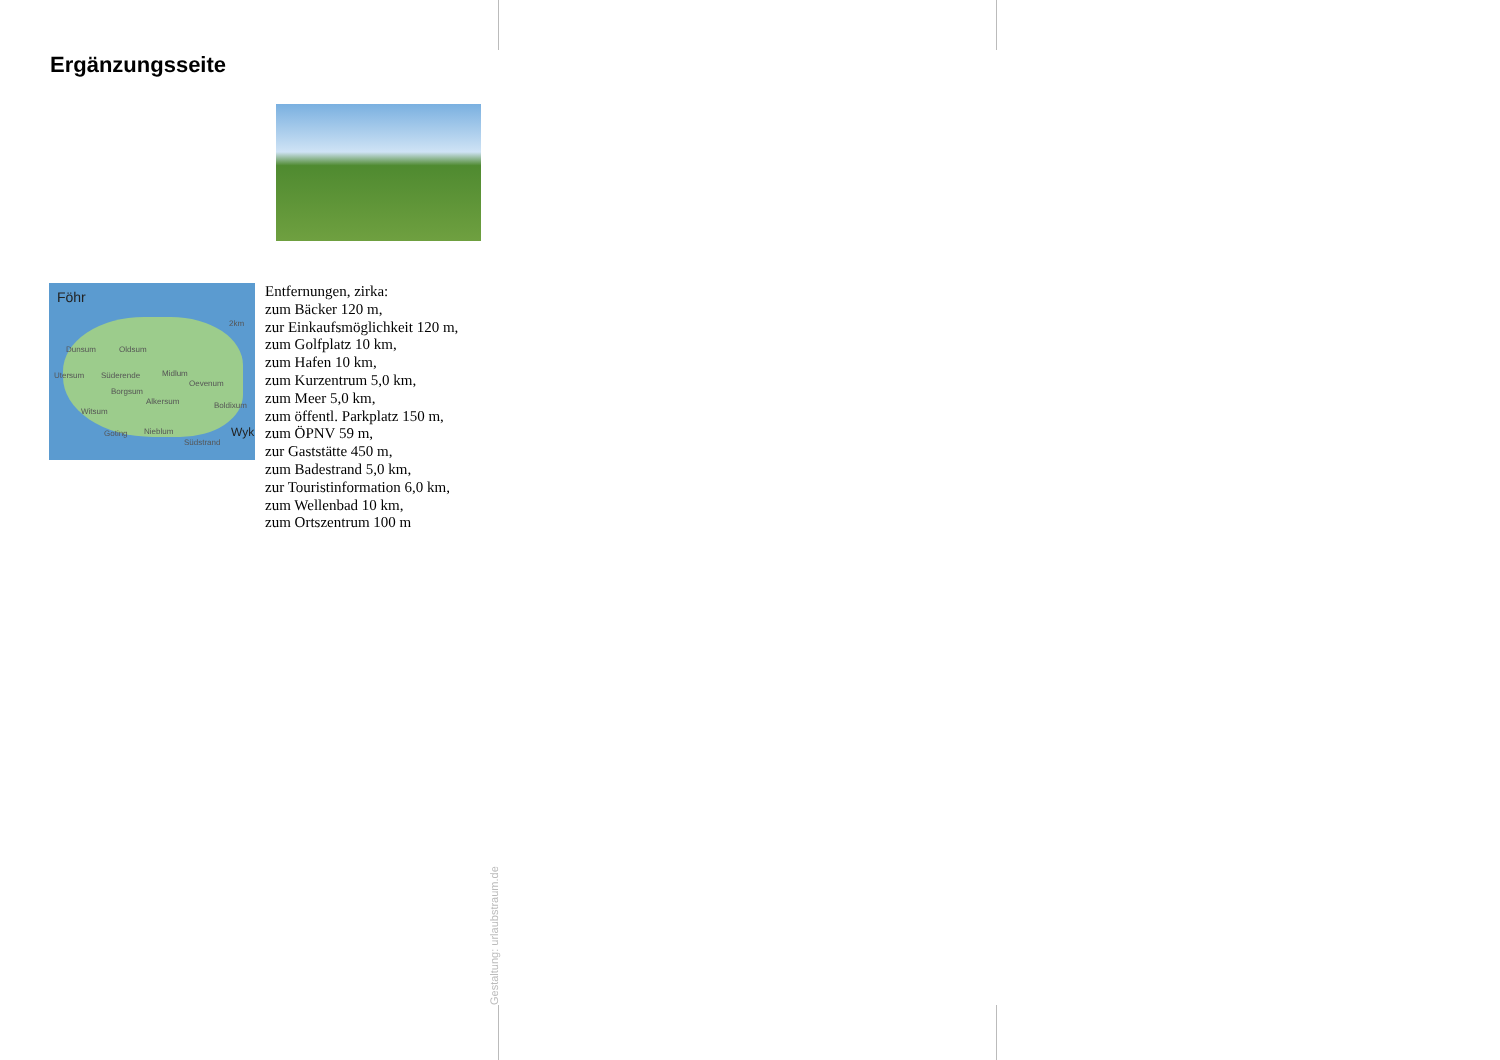Ergänzungsseite
Föhr
2km
Dunsum Oldsum
Utersum Süderende Midlum
Oevenum
Borgsum
Alkersum Boldixum
Witsum
Goting Nieblum Wyk
Südstrand
Entfernungen, zirka:
zum Bäcker 120 m,
zur Einkaufsmöglichkeit 120 m,
zum Golfplatz 10 km,
zum Hafen 10 km,
zum Kurzentrum 5,0 km,
zum Meer 5,0 km,
zum öffentl. Parkplatz 150 m,
zum ÖPNV 59 m,
zur Gaststätte 450 m,
zum Badestrand 5,0 km,
zur Touristinformation 6,0 km,
zum Wellenbad 10 km,
zum Ortszentrum 100 m
Gestaltung: urlaubstraum.de